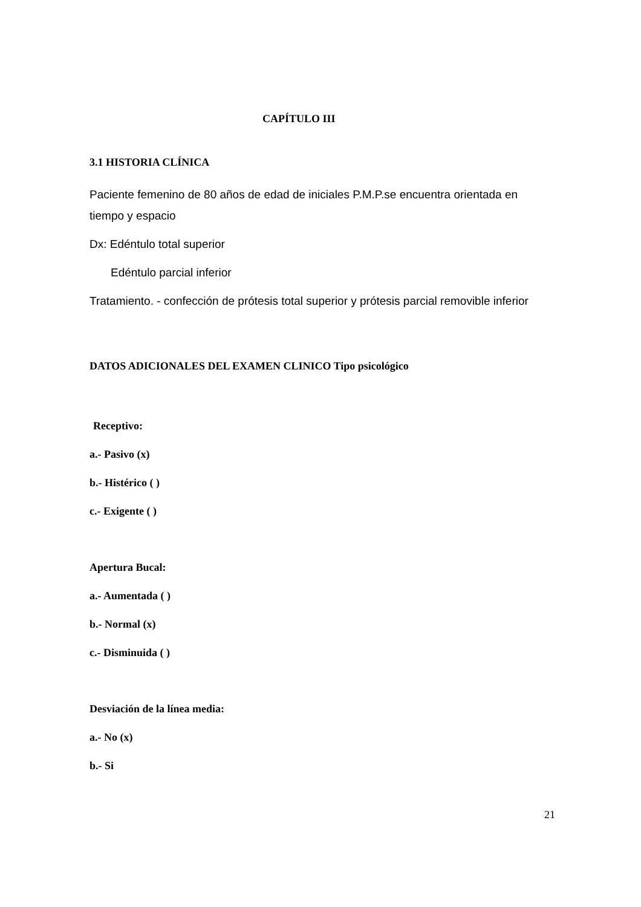CAPÍTULO III
3.1 HISTORIA CLÍNICA
Paciente femenino de 80 años de edad de iniciales P.M.P.se encuentra orientada en tiempo y espacio
Dx: Edéntulo total superior
Edéntulo parcial inferior
Tratamiento. - confección de prótesis total superior y prótesis parcial removible inferior
DATOS ADICIONALES DEL EXAMEN CLINICO Tipo psicológico
Receptivo:
a.- Pasivo (x)
b.- Histérico ( )
c.- Exigente ( )
Apertura Bucal:
a.- Aumentada ( )
b.- Normal (x)
c.- Disminuida ( )
Desviación de la línea media:
a.- No (x)
b.- Si
21